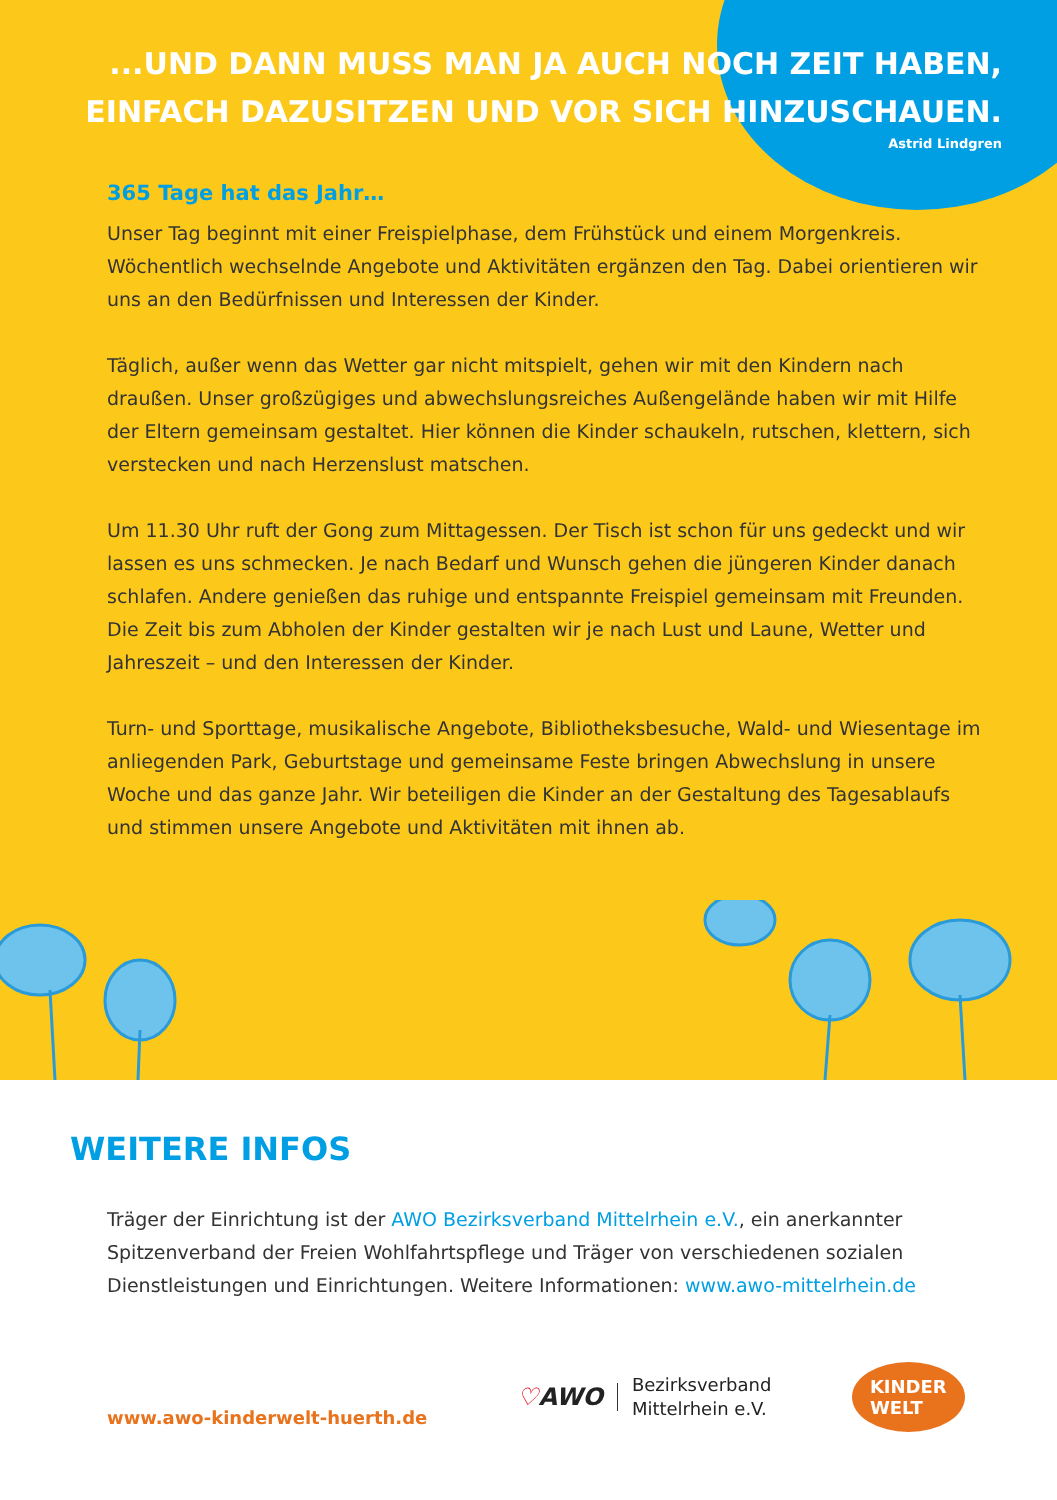...UND DANN MUSS MAN JA AUCH NOCH ZEIT HABEN,
EINFACH DAZUSITZEN UND VOR SICH HINZUSCHAUEN.
Astrid Lindgren
365 Tage hat das Jahr…
Unser Tag beginnt mit einer Freispielphase, dem Frühstück und einem Morgenkreis. Wöchentlich wechselnde Angebote und Aktivitäten ergänzen den Tag. Dabei orientieren wir uns an den Bedürfnissen und Interessen der Kinder.
Täglich, außer wenn das Wetter gar nicht mitspielt, gehen wir mit den Kindern nach draußen. Unser großzügiges und abwechslungsreiches Außengelände haben wir mit Hilfe der Eltern gemeinsam gestaltet. Hier können die Kinder schaukeln, rutschen, klettern, sich verstecken und nach Herzenslust matschen.
Um 11.30 Uhr ruft der Gong zum Mittagessen. Der Tisch ist schon für uns gedeckt und wir lassen es uns schmecken. Je nach Bedarf und Wunsch gehen die jüngeren Kinder danach schlafen. Andere genießen das ruhige und entspannte Freispiel gemeinsam mit Freunden. Die Zeit bis zum Abholen der Kinder gestalten wir je nach Lust und Laune, Wetter und Jahreszeit – und den Interessen der Kinder.
Turn- und Sporttage, musikalische Angebote, Bibliotheksbesuche, Wald- und Wiesentage im anliegenden Park, Geburtstage und gemeinsame Feste bringen Abwechslung in unsere Woche und das ganze Jahr. Wir beteiligen die Kinder an der Gestaltung des Tagesablaufs und stimmen unsere Angebote und Aktivitäten mit ihnen ab.
WEITERE INFOS
Träger der Einrichtung ist der AWO Bezirksverband Mittelrhein e.V., ein anerkannter Spitzenverband der Freien Wohlfahrtspflege und Träger von verschiedenen sozialen Dienstleistungen und Einrichtungen. Weitere Informationen: www.awo-mittelrhein.de
www.awo-kinderwelt-huerth.de
♡AWO
Bezirksverband
Mittelrhein e.V.
KINDER
WELT